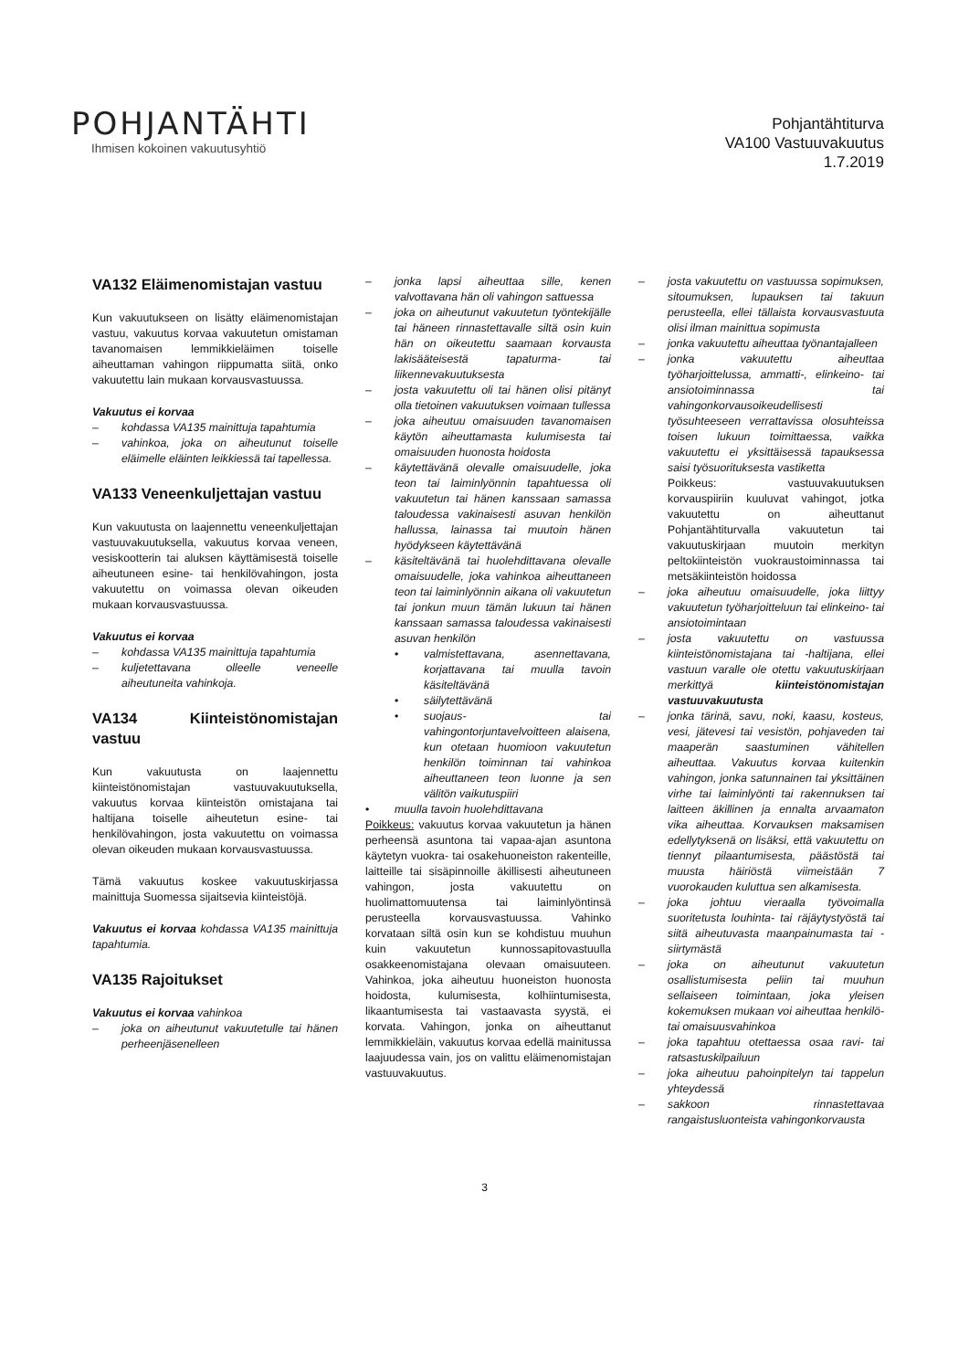POHJANTÄHTI
Ihmisen kokoinen vakuutusyhtiö
Pohjantähtiturva
VA100 Vastuuvakuutus
1.7.2019
VA132 Eläimenomistajan vastuu
Kun vakuutukseen on lisätty eläimenomistajan vastuu, vakuutus korvaa vakuutetun omistaman tavanomaisen lemmikkieläimen toiselle aiheuttaman vahingon riippumatta siitä, onko vakuutettu lain mukaan korvausvastuussa.
Vakuutus ei korvaa
– kohdassa VA135 mainittuja tapahtumia
– vahinkoa, joka on aiheutunut toiselle eläimelle eläinten leikkiessä tai tapellessa.
VA133 Veneenkuljettajan vastuu
Kun vakuutusta on laajennettu veneenkuljettajan vastuuvakuutuksella, vakuutus korvaa veneen, vesiskootterin tai aluksen käyttämisestä toiselle aiheutuneen esine- tai henkilövahingon, josta vakuutettu on voimassa olevan oikeuden mukaan korvausvastuussa.
Vakuutus ei korvaa
– kohdassa VA135 mainittuja tapahtumia
– kuljetettavana olleelle veneelle aiheutuneita vahinkoja.
VA134 Kiinteistönomistajan vastuu
Kun vakuutusta on laajennettu kiinteistönomistajan vastuuvakuutuksella, vakuutus korvaa kiinteistön omistajana tai haltijana toiselle aiheutetun esine- tai henkilövahingon, josta vakuutettu on voimassa olevan oikeuden mukaan korvausvastuussa.
Tämä vakuutus koskee vakuutuskirjassa mainittuja Suomessa sijaitsevia kiinteistöjä.
Vakuutus ei korvaa kohdassa VA135 mainittuja tapahtumia.
VA135 Rajoitukset
Vakuutus ei korvaa vahinkoa
– joka on aiheutunut vakuutetulle tai hänen perheenjäsenelleen
– jonka lapsi aiheuttaa sille, kenen valvottavana hän oli vahingon sattuessa
– joka on aiheutunut vakuutetun työntekijälle tai häneen rinnastettavalle siltä osin kuin hän on oikeutettu saamaan korvausta lakisääteisestä tapaturma- tai liikennevakuutuksesta
– josta vakuutettu oli tai hänen olisi pitänyt olla tietoinen vakuutuksen voimaan tullessa
– joka aiheutuu omaisuuden tavanomaisen käytön aiheuttamasta kulumisesta tai omaisuuden huonosta hoidosta
– käytettävänä olevalle omaisuudelle, joka teon tai laiminlyönnin tapahtuessa oli vakuutetun tai hänen kanssaan samassa taloudessa vakinaisesti asuvan henkilön hallussa, lainassa tai muutoin hänen hyödykseen käytettävänä
– käsiteltävänä tai huolehdittavana olevalle omaisuudelle, joka vahinkoa aiheuttaneen teon tai laiminlyönnin aikana oli vakuutetun tai jonkun muun tämän lukuun tai hänen kanssaan samassa taloudessa vakinaisesti asuvan henkilön
• valmistettavana, asennettavana, korjattavana tai muulla tavoin käsiteltävänä
• säilytettävänä
• suojaus- tai vahingontorjuntavelvoitteen alaisena, kun otetaan huomioon vakuutetun henkilön toiminnan tai vahinkoa aiheuttaneen teon luonne ja sen välitön vaikutuspiiri
• muulla tavoin huolehdittavana
Poikkeus: vakuutus korvaa vakuutetun ja hänen perheensä asuntona tai vapaa-ajan asuntona käytetyn vuokra- tai osakehuoneiston rakenteille, laitteille tai sisäpinnoille äkillisesti aiheutuneen vahingon, josta vakuutettu on huolimattomuutensa tai laiminlyöntinsä perusteella korvausvastuussa. Vahinko korvataan siltä osin kun se kohdistuu muuhun kuin vakuutetun kunnossapitovastuulla osakkeenomistajana olevaan omaisuuteen. Vahinkoa, joka aiheutuu huoneiston huonosta hoidosta, kulumisesta, kolhiintumisesta, likaantumisesta tai vastaavasta syystä, ei korvata. Vahingon, jonka on aiheuttanut lemmikkieläin, vakuutus korvaa edellä mainitussa laajuudessa vain, jos on valittu eläimenomistajan vastuuvakuutus.
– josta vakuutettu on vastuussa sopimuksen, sitoumuksen, lupauksen tai takuun perusteella, ellei tällaista korvausvastuuta olisi ilman mainittua sopimusta
– jonka vakuutettu aiheuttaa työnantajalleen
– jonka vakuutettu aiheuttaa työharjoittelussa, ammatti-, elinkeino- tai ansiotoiminnassa tai vahingonkorvausoikeudellisesti työsuhteeseen verrattavissa olosuhteissa toisen lukuun toimittaessa, vaikka vakuutettu ei yksittäisessä tapauksessa saisi työsuorituksesta vastiketta
Poikkeus: vastuuvakuutuksen korvauspiiriin kuuluvat vahingot, jotka vakuutettu on aiheuttanut Pohjantähtiturvalla vakuutetun tai vakuutuskirjaan muutoin merkityn peltokiinteistön vuokraustoiminnassa tai metsäkiinteistön hoidossa
– joka aiheutuu omaisuudelle, joka liittyy vakuutetun työharjoitteluun tai elinkeino- tai ansiotoimintaan
– josta vakuutettu on vastuussa kiinteistönomistajana tai -haltijana, ellei vastuun varalle ole otettu vakuutuskirjaan merkittyä kiinteistönomistajan vastuuvakuutusta
– jonka tärinä, savu, noki, kaasu, kosteus, vesi, jätevesi tai vesistön, pohjaveden tai maaperän saastuminen vähitellen aiheuttaa. Vakuutus korvaa kuitenkin vahingon, jonka satunnainen tai yksittäinen virhe tai laiminlyönti tai rakennuksen tai laitteen äkillinen ja ennalta arvaamaton vika aiheuttaa. Korvauksen maksamisen edellytyksenä on lisäksi, että vakuutettu on tiennyt pilaantumisesta, päästöstä tai muusta häiriöstä viimeistään 7 vuorokauden kuluttua sen alkamisesta.
– joka johtuu vieraalla työvoimalla suoritetusta louhinta- tai räjäytystyöstä tai siitä aiheutuvasta maanpainumasta tai -siirtymästä
– joka on aiheutunut vakuutetun osallistumisesta peliin tai muuhun sellaiseen toimintaan, joka yleisen kokemuksen mukaan voi aiheuttaa henkilö- tai omaisuusvahinkoa
– joka tapahtuu otettaessa osaa ravi- tai ratsastuskilpailuun
– joka aiheutuu pahoinpitelyn tai tappelun yhteydessä
– sakkoon rinnastettavaa rangaistusluonteista vahingonkorvausta
3